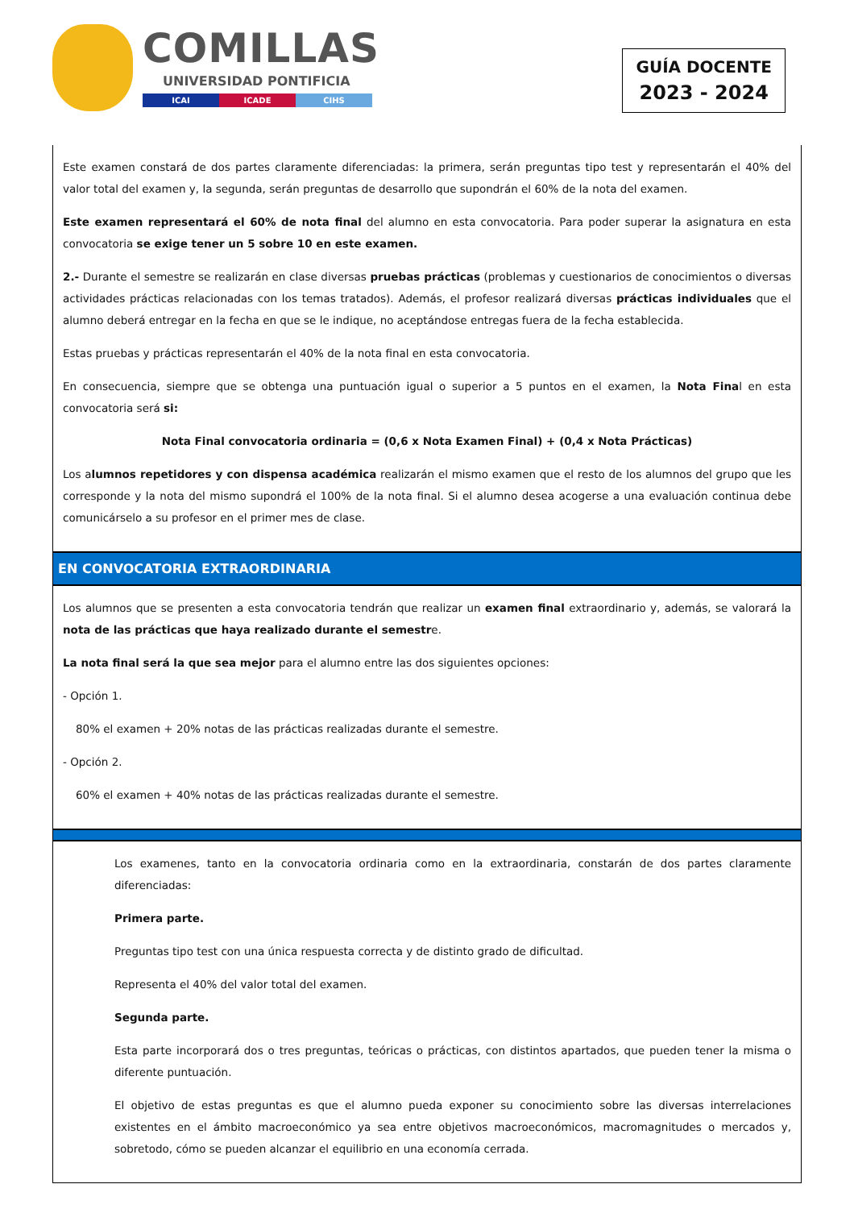COMILLAS
UNIVERSIDAD PONTIFICIA
ICAI ICADE CIHS
GUÍA DOCENTE
2023 - 2024
Este examen constará de dos partes claramente diferenciadas: la primera, serán preguntas tipo test y representarán el 40% del valor total del examen y, la segunda, serán preguntas de desarrollo que supondrán el 60% de la nota del examen.
Este examen representará el 60% de nota final del alumno en esta convocatoria. Para poder superar la asignatura en esta convocatoria se exige tener un 5 sobre 10 en este examen.
2.- Durante el semestre se realizarán en clase diversas pruebas prácticas (problemas y cuestionarios de conocimientos o diversas actividades prácticas relacionadas con los temas tratados). Además, el profesor realizará diversas prácticas individuales que el alumno deberá entregar en la fecha en que se le indique, no aceptándose entregas fuera de la fecha establecida.
Estas pruebas y prácticas representarán el 40% de la nota final en esta convocatoria.
En consecuencia, siempre que se obtenga una puntuación igual o superior a 5 puntos en el examen, la Nota Final en esta convocatoria será si:
Nota Final convocatoria ordinaria = (0,6 x Nota Examen Final) + (0,4 x Nota Prácticas)
Los alumnos repetidores y con dispensa académica realizarán el mismo examen que el resto de los alumnos del grupo que les corresponde y la nota del mismo supondrá el 100% de la nota final. Si el alumno desea acogerse a una evaluación continua debe comunicárselo a su profesor en el primer mes de clase.
EN CONVOCATORIA EXTRAORDINARIA
Los alumnos que se presenten a esta convocatoria tendrán que realizar un examen final extraordinario y, además, se valorará la nota de las prácticas que haya realizado durante el semestre.
La nota final será la que sea mejor para el alumno entre las dos siguientes opciones:
- Opción 1.
80% el examen + 20% notas de las prácticas realizadas durante el semestre.
- Opción 2.
60% el examen + 40% notas de las prácticas realizadas durante el semestre.
Los examenes, tanto en la convocatoria ordinaria como en la extraordinaria, constarán de dos partes claramente diferenciadas:
Primera parte.
Preguntas tipo test con una única respuesta correcta y de distinto grado de dificultad.
Representa el 40% del valor total del examen.
Segunda parte.
Esta parte incorporará dos o tres preguntas, teóricas o prácticas, con distintos apartados, que pueden tener la misma o diferente puntuación.
El objetivo de estas preguntas es que el alumno pueda exponer su conocimiento sobre las diversas interrelaciones existentes en el ámbito macroeconómico ya sea entre objetivos macroeconómicos, macromagnitudes o mercados y, sobretodo, cómo se pueden alcanzar el equilibrio en una economía cerrada.